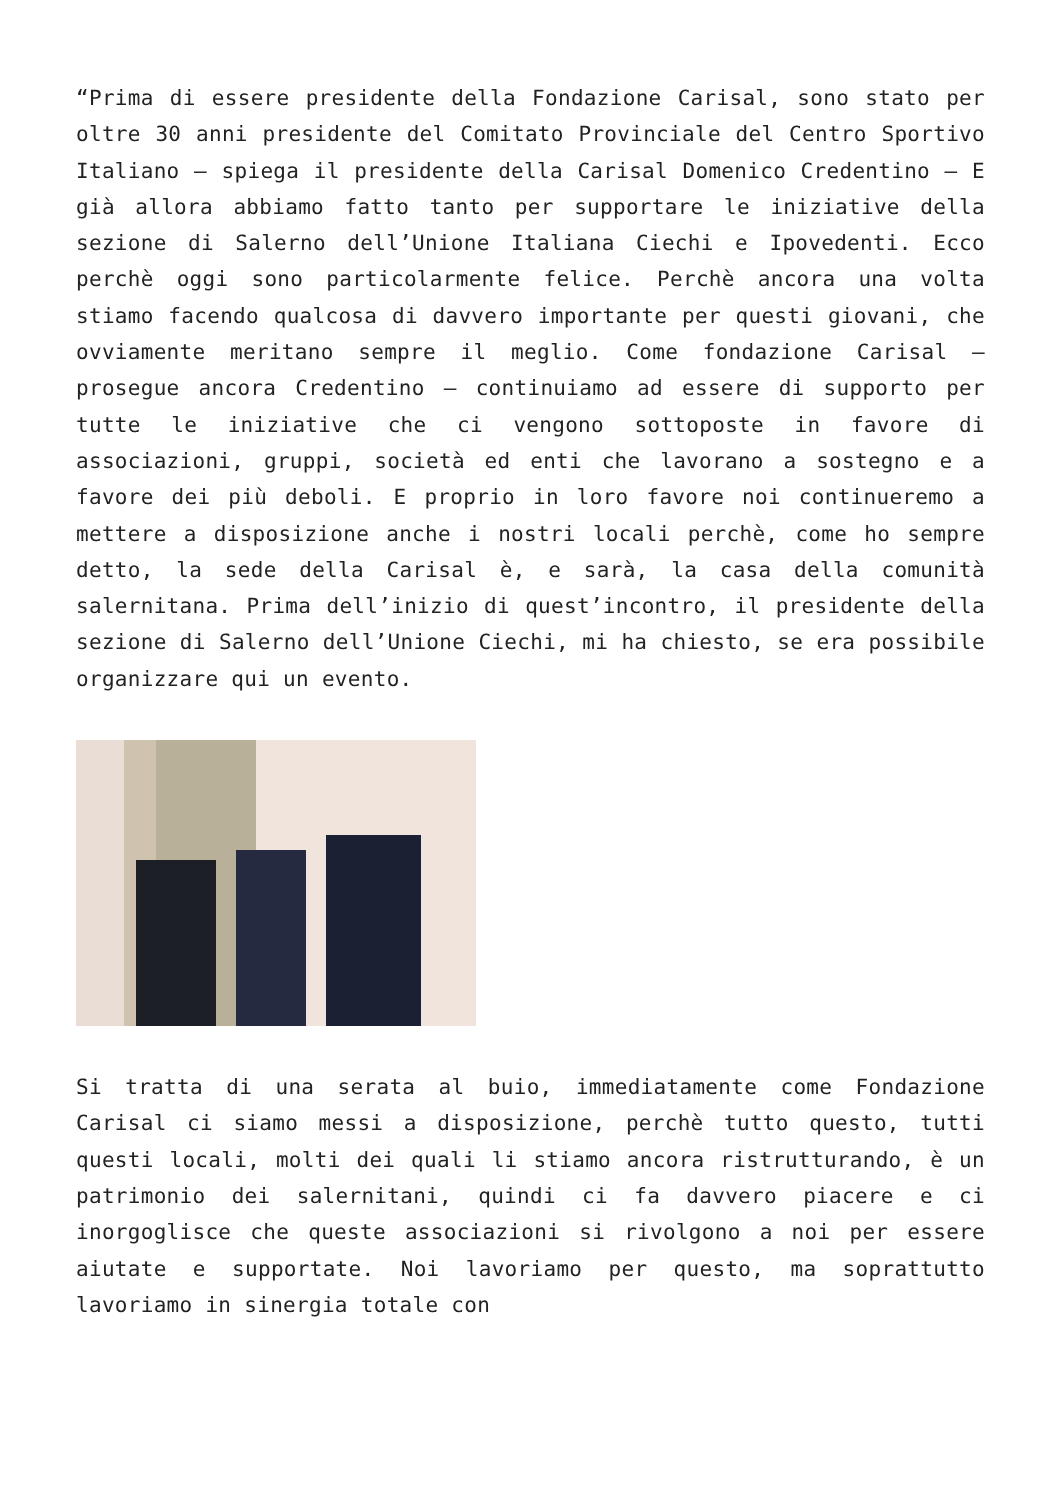“Prima di essere presidente della Fondazione Carisal, sono stato per oltre 30 anni presidente del Comitato Provinciale del Centro Sportivo Italiano – spiega il presidente della Carisal Domenico Credentino – E già allora abbiamo fatto tanto per supportare le iniziative della sezione di Salerno dell’Unione Italiana Ciechi e Ipovedenti. Ecco perchè oggi sono particolarmente felice. Perchè ancora una volta stiamo facendo qualcosa di davvero importante per questi giovani, che ovviamente meritano sempre il meglio. Come fondazione Carisal – prosegue ancora Credentino – continuiamo ad essere di supporto per tutte le iniziative che ci vengono sottoposte in favore di associazioni, gruppi, società ed enti che lavorano a sostegno e a favore dei più deboli. E proprio in loro favore noi continueremo a mettere a disposizione anche i nostri locali perchè, come ho sempre detto, la sede della Carisal è, e sarà, la casa della comunità salernitana. Prima dell’inizio di quest’incontro, il presidente della sezione di Salerno dell’Unione Ciechi, mi ha chiesto, se era possibile organizzare qui un evento.
Si tratta di una serata al buio, immediatamente come Fondazione Carisal ci siamo messi a disposizione, perchè tutto questo, tutti questi locali, molti dei quali li stiamo ancora ristrutturando, è un patrimonio dei salernitani, quindi ci fa davvero piacere e ci inorgoglisce che queste associazioni si rivolgono a noi per essere aiutate e supportate. Noi lavoriamo per questo, ma soprattutto lavoriamo in sinergia totale con